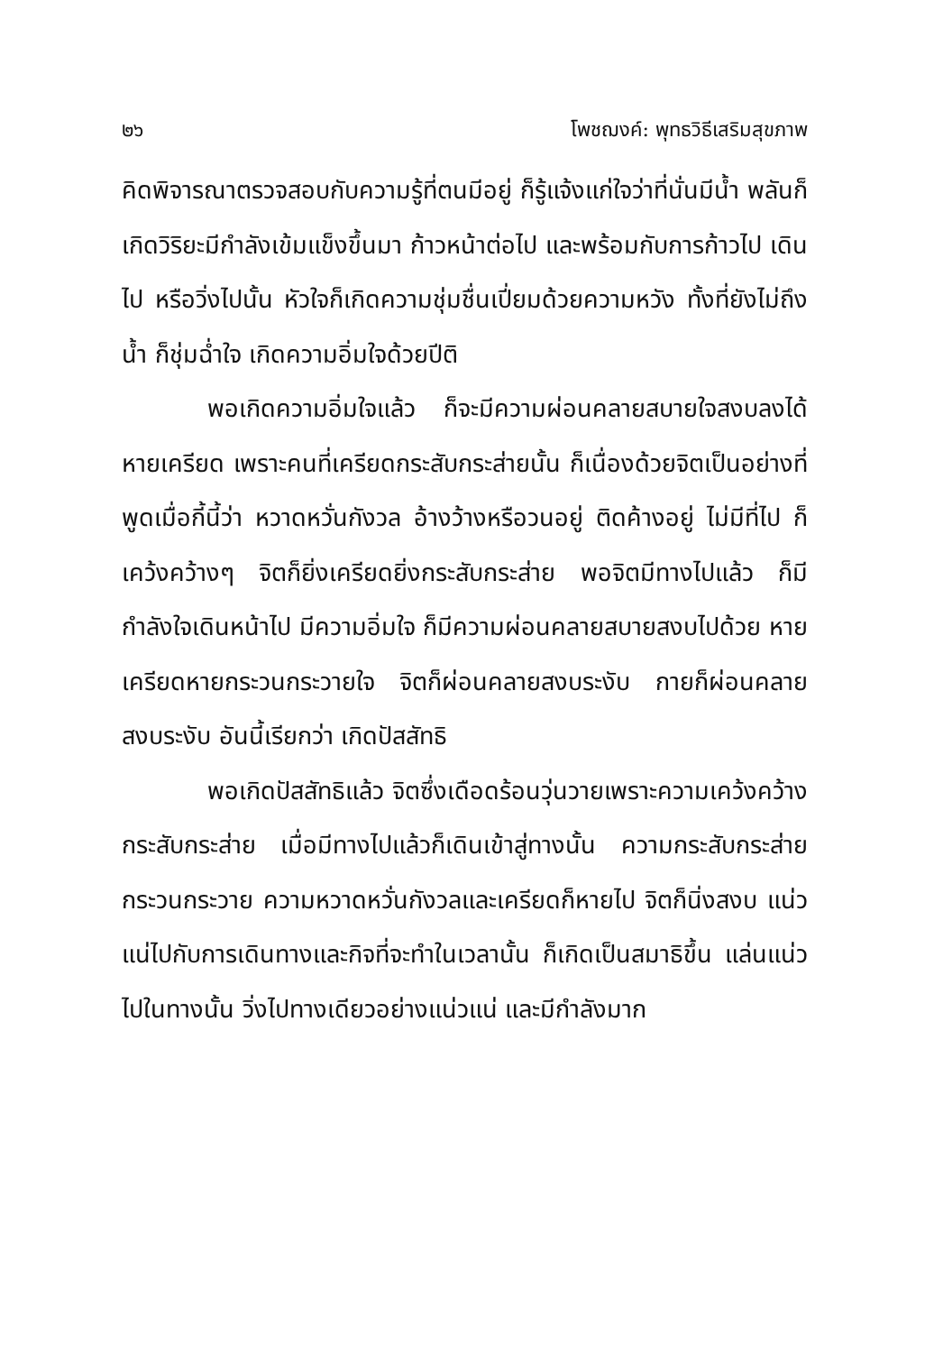๒๖ โพชฌงค์: พุทธวิธีเสริมสุขภาพ
คิดพิจารณาตรวจสอบกับความรู้ที่ตนมีอยู่ ก็รู้แจ้งแก่ใจว่าที่นั่นมีน้ำ พลันก็เกิดวิริยะมีกำลังเข้มแข็งขึ้นมา ก้าวหน้าต่อไป และพร้อมกับการก้าวไป เดินไป หรือวิ่งไปนั้น หัวใจก็เกิดความชุ่มชื่นเปี่ยมด้วยความหวัง ทั้งที่ยังไม่ถึงน้ำ ก็ชุ่มฉ่ำใจ เกิดความอิ่มใจด้วยปีติ
พอเกิดความอิ่มใจแล้ว ก็จะมีความผ่อนคลายสบายใจสงบลงได้ หายเครียด เพราะคนที่เครียดกระสับกระส่ายนั้น ก็เนื่องด้วยจิตเป็นอย่างที่พูดเมื่อกี้นี้ว่า หวาดหวั่นกังวล อ้างว้างหรือวนอยู่ ติดค้างอยู่ ไม่มีที่ไป ก็เคว้งคว้างๆ จิตก็ยิ่งเครียดยิ่งกระสับกระส่าย พอจิตมีทางไปแล้ว ก็มีกำลังใจเดินหน้าไป มีความอิ่มใจ ก็มีความผ่อนคลายสบายสงบไปด้วย หายเครียดหายกระวนกระวายใจ จิตก็ผ่อนคลายสงบระงับ กายก็ผ่อนคลายสงบระงับ อันนี้เรียกว่า เกิดปัสสัทธิ
พอเกิดปัสสัทธิแล้ว จิตซึ่งเดือดร้อนวุ่นวายเพราะความเคว้งคว้างกระสับกระส่าย เมื่อมีทางไปแล้วก็เดินเข้าสู่ทางนั้น ความกระสับกระส่ายกระวนกระวาย ความหวาดหวั่นกังวลและเครียดก็หายไป จิตก็นิ่งสงบ แน่วแน่ไปกับการเดินทางและกิจที่จะทำในเวลานั้น ก็เกิดเป็นสมาธิขึ้น แล่นแน่วไปในทางนั้น วิ่งไปทางเดียวอย่างแน่วแน่ และมีกำลังมาก